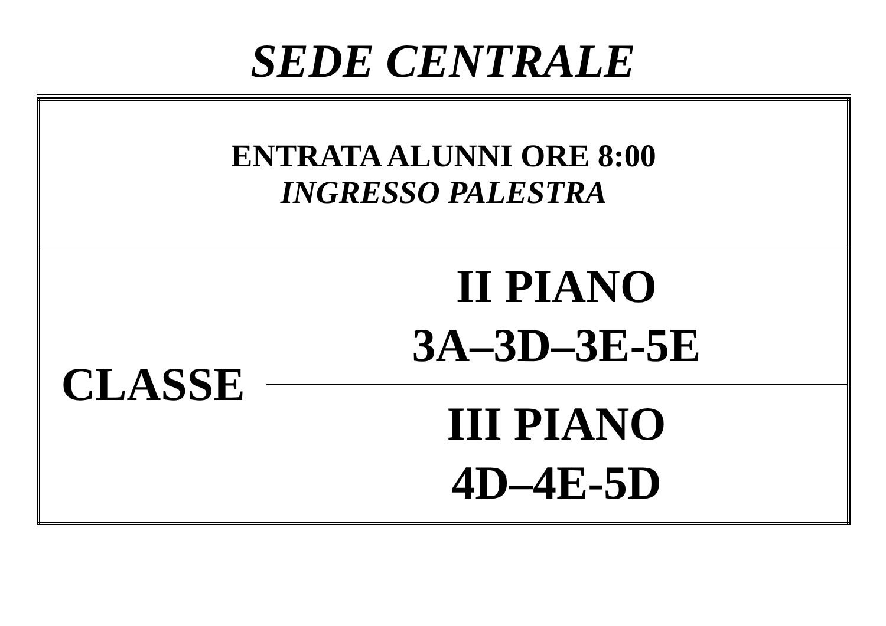SEDE CENTRALE
| ENTRATA ALUNNI ORE 8:00 INGRESSO PALESTRA | |
| CLASSE | II PIANO 3A–3D–3E-5E |
| | III PIANO 4D–4E-5D |